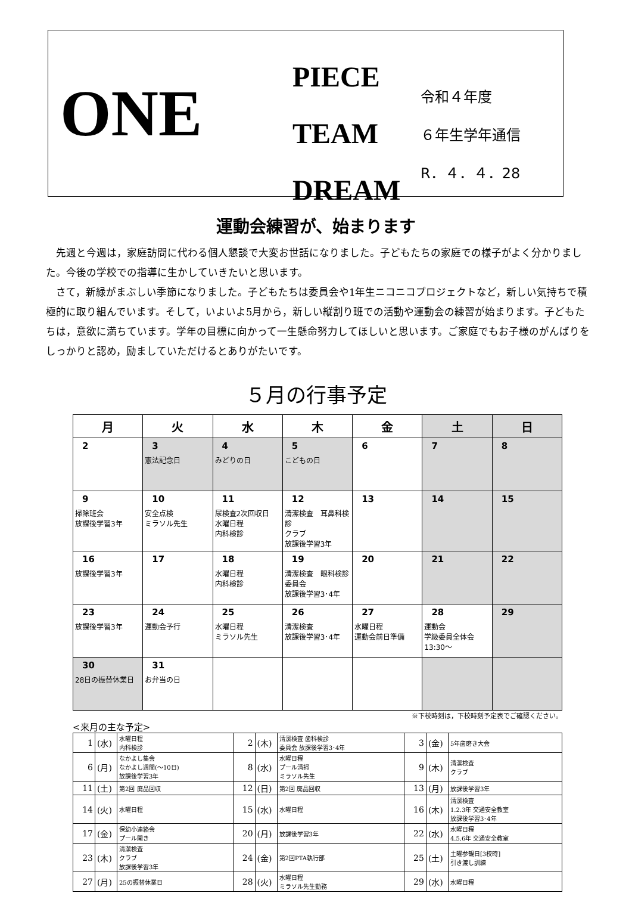ONE
PIECE
TEAM
DREAM
令和４年度
６年生学年通信
R．４．４．28
運動会練習が、始まります
　先週と今週は，家庭訪問に代わる個人懇談で大変お世話になりました。子どもたちの家庭での様子がよく分かりました。今後の学校での指導に生かしていきたいと思います。
　さて，新緑がまぶしい季節になりました。子どもたちは委員会や1年生ニコニコプロジェクトなど，新しい気持ちで積極的に取り組んでいます。そして，いよいよ5月から，新しい縦割り班での活動や運動会の練習が始まります。子どもたちは，意欲に満ちています。学年の目標に向かって一生懸命努力してほしいと思います。ご家庭でもお子様のがんばりをしっかりと認め，励ましていただけるとありがたいです。
５月の行事予定
| 月 | 火 | 水 | 木 | 金 | 土 | 日 |
| --- | --- | --- | --- | --- | --- | --- |
| 2 | 3 憲法記念日 | 4 みどりの日 | 5 こどもの日 | 6 | 7 | 8 |
| 9 掃除班会 放課後学習3年 | 10 安全点検 ミラソル先生 | 11 尿検査2次回収日 水曜日程 内科検診 | 12 清潔検査 耳鼻科検診 クラブ 放課後学習3年 | 13 | 14 | 15 |
| 16 放課後学習3年 | 17 | 18 水曜日程 内科検診 | 19 清潔検査 眼科検診 委員会 放課後学習3･4年 | 20 | 21 | 22 |
| 23 放課後学習3年 | 24 運動会予行 | 25 水曜日程 ミラソル先生 | 26 清潔検査 放課後学習3･4年 | 27 水曜日程 運動会前日準備 | 28 運動会 学級委員全体会 13:30～ | 29 |
| 30 28日の振替休業日 | 31 お弁当の日 | | | | | |
※下校時刻は，下校時刻予定表でご確認ください。
<来月の主な予定>
| 1 | (水) | 水曜日程 内科検診 | 2 | (木) | 清潔検査 歯科検診 委員会 放課後学習3･4年 | 3 | (金) | 5年歯磨き大会 |
| 6 | (月) | なかよし集会 なかよし週間(～10日) 放課後学習3年 | 8 | (水) | 水曜日程 プール清掃 ミラソル先生 | 9 | (木) | 清潔検査 クラブ |
| 11 | (土) | 第2回 廃品回収 | 12 | (日) | 第2回 廃品回収 | 13 | (月) | 放課後学習3年 |
| 14 | (火) | 水曜日程 | 15 | (水) | 水曜日程 | 16 | (木) | 清潔検査 1.2.3年 交通安全教室 放課後学習3･4年 |
| 17 | (金) | 保幼小連絡会 プール開き | 20 | (月) | 放課後学習3年 | 22 | (水) | 水曜日程 4.5.6年 交通安全教室 |
| 23 | (木) | 清潔検査 クラブ 放課後学習3年 | 24 | (金) | 第2回PTA執行部 | 25 | (土) | 土曜参観日[3校時] 引き渡し訓練 |
| 27 | (月) | 25の振替休業日 | 28 | (火) | 水曜日程 ミラソル先生勤務 | 29 | (水) | 水曜日程 |